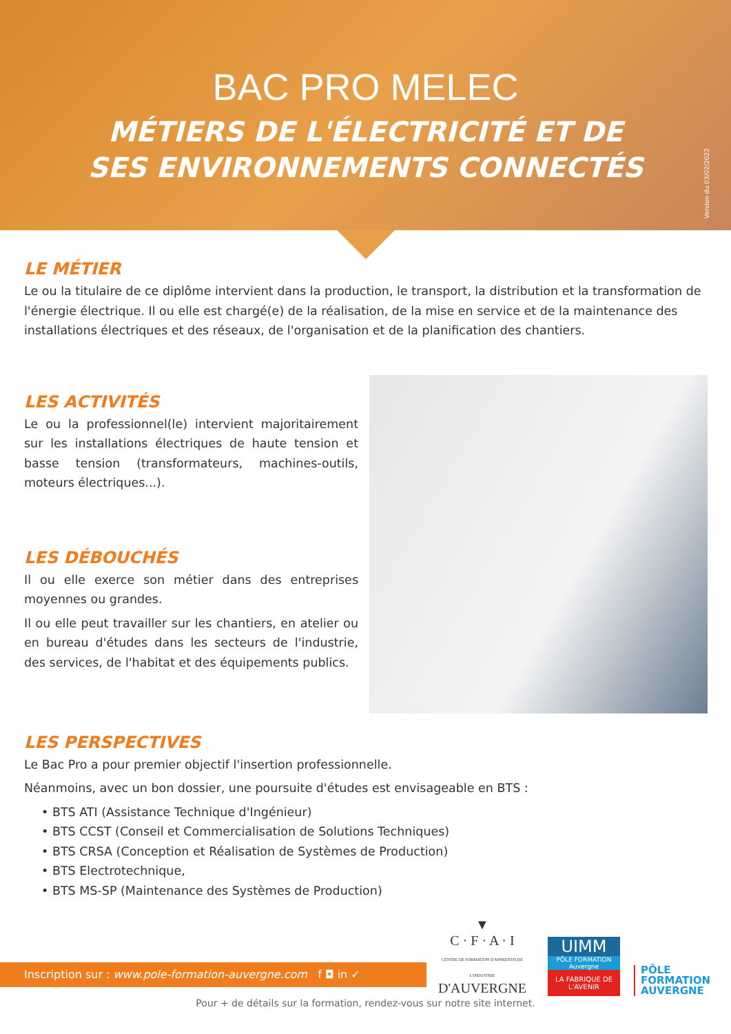BAC PRO MELEC
MÉTIERS DE L'ÉLECTRICITÉ ET DE
SES ENVIRONNEMENTS CONNECTÉS
Version du 03/02/2022
LE MÉTIER
Le ou la titulaire de ce diplôme intervient dans la production, le transport, la distribution et la transformation de l'énergie électrique. Il ou elle est chargé(e) de la réalisation, de la mise en service et de la maintenance des installations électriques et des réseaux, de l'organisation et de la planification des chantiers.
LES ACTIVITÉS
Le ou la professionnel(le) intervient majoritairement sur les installations électriques de haute tension et basse tension (transformateurs, machines-outils, moteurs électriques...).
LES DÉBOUCHÉS
Il ou elle exerce son métier dans des entreprises moyennes ou grandes.
Il ou elle peut travailler sur les chantiers, en atelier ou en bureau d'études dans les secteurs de l'industrie, des services, de l'habitat et des équipements publics.
LES PERSPECTIVES
Le Bac Pro a pour premier objectif l'insertion professionnelle.
Néanmoins, avec un bon dossier, une poursuite d'études est envisageable en BTS :
• BTS ATI (Assistance Technique d'Ingénieur)
• BTS CCST (Conseil et Commercialisation de Solutions Techniques)
• BTS CRSA (Conception et Réalisation de Systèmes de Production)
• BTS Electrotechnique,
• BTS MS-SP (Maintenance des Systèmes de Production)
Inscription sur : www.pole-formation-auvergne.com f ◘ in ✓
▼
C · F · A · I
CENTRE DE FORMATION D'APPRENTIS DE L'INDUSTRIE
D'AUVERGNE
UIMM
PÔLE FORMATION Auvergne
LA FABRIQUE DE L'AVENIR
PÔLE
FORMATION
AUVERGNE
Pour + de détails sur la formation, rendez-vous sur notre site internet.